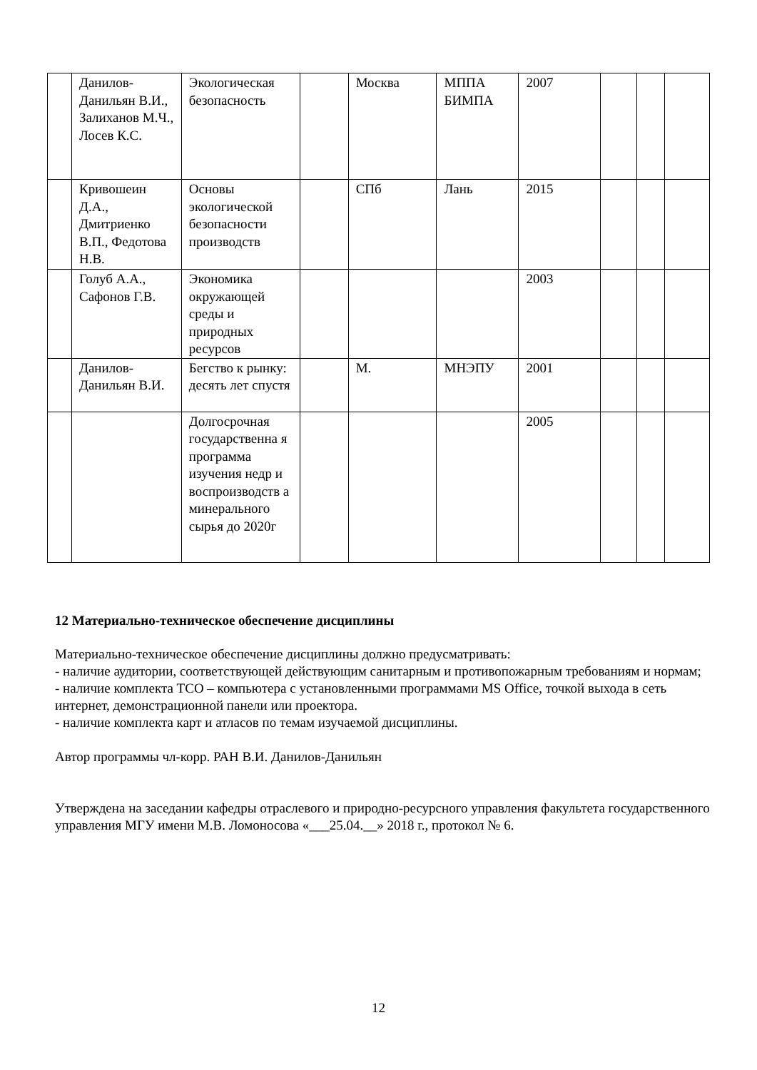| | Данилов-Данильян В.И., Залиханов М.Ч., Лосев К.С. | Экологическая безопасность | | Москва | МППА БИМПА | 2007 | | | |
| | Кривошеин Д.А., Дмитриенко В.П., Федотова Н.В. | Основы экологической безопасности производств | | СПб | Лань | 2015 | | | |
| | Голуб А.А., Сафонов Г.В. | Экономика окружающей среды и природных ресурсов | | | | 2003 | | | |
| | Данилов-Данильян В.И. | Бегство к рынку: десять лет спустя | | М. | МНЭПУ | 2001 | | | |
| | | Долгосрочная государственна я программа изучения недр и воспроизводств а минерального сырья до 2020г | | | | 2005 | | | |
12 Материально-техническое обеспечение дисциплины
Материально-техническое обеспечение дисциплины должно предусматривать:
- наличие аудитории, соответствующей действующим санитарным и противопожарным требованиям и нормам;
- наличие комплекта ТСО – компьютера с установленными программами MS Office, точкой выхода в сеть интернет, демонстрационной панели или проектора.
- наличие комплекта карт и атласов по темам изучаемой дисциплины.
Автор программы чл-корр. РАН В.И. Данилов-Данильян
Утверждена на заседании кафедры отраслевого и природно-ресурсного управления факультета государственного управления МГУ имени М.В. Ломоносова «___25.04.__» 2018 г., протокол № 6.
12